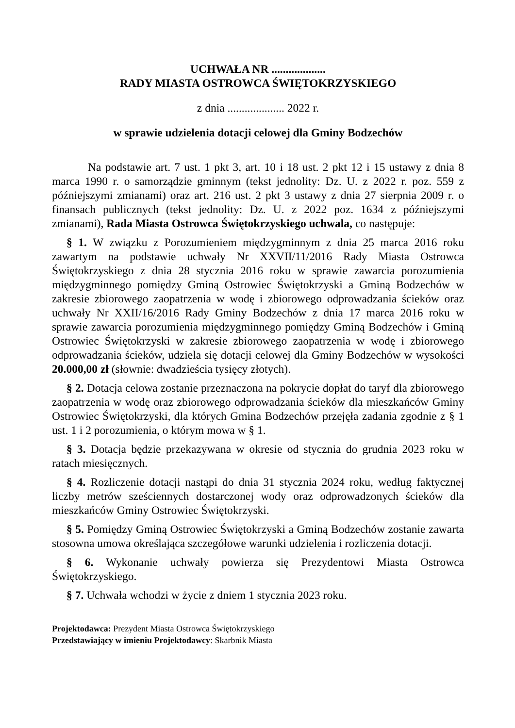UCHWAŁA NR ...................
RADY MIASTA OSTROWCA ŚWIĘTOKRZYSKIEGO
z dnia .................... 2022 r.
w sprawie udzielenia dotacji celowej dla Gminy Bodzechów
Na podstawie art. 7 ust. 1 pkt 3, art. 10 i 18 ust. 2 pkt 12 i 15 ustawy z dnia 8 marca 1990 r. o samorządzie gminnym (tekst jednolity: Dz. U. z 2022 r. poz. 559 z późniejszymi zmianami) oraz art. 216 ust. 2 pkt 3 ustawy z dnia 27 sierpnia 2009 r. o finansach publicznych (tekst jednolity: Dz. U. z 2022 poz. 1634 z późniejszymi zmianami), Rada Miasta Ostrowca Świętokrzyskiego uchwala, co następuje:
§ 1. W związku z Porozumieniem międzygminnym z dnia 25 marca 2016 roku zawartym na podstawie uchwały Nr XXVII/11/2016 Rady Miasta Ostrowca Świętokrzyskiego z dnia 28 stycznia 2016 roku w sprawie zawarcia porozumienia międzygminnego pomiędzy Gminą Ostrowiec Świętokrzyski a Gminą Bodzechów w zakresie zbiorowego zaopatrzenia w wodę i zbiorowego odprowadzania ścieków oraz uchwały Nr XXII/16/2016 Rady Gminy Bodzechów z dnia 17 marca 2016 roku w sprawie zawarcia porozumienia międzygminnego pomiędzy Gminą Bodzechów i Gminą Ostrowiec Świętokrzyski w zakresie zbiorowego zaopatrzenia w wodę i zbiorowego odprowadzania ścieków, udziela się dotacji celowej dla Gminy Bodzechów w wysokości 20.000,00 zł (słownie: dwadzieścia tysięcy złotych).
§ 2. Dotacja celowa zostanie przeznaczona na pokrycie dopłat do taryf dla zbiorowego zaopatrzenia w wodę oraz zbiorowego odprowadzania ścieków dla mieszkańców Gminy Ostrowiec Świętokrzyski, dla których Gmina Bodzechów przejęła zadania zgodnie z § 1 ust. 1 i 2 porozumienia, o którym mowa w § 1.
§ 3. Dotacja będzie przekazywana w okresie od stycznia do grudnia 2023 roku w ratach miesięcznych.
§ 4. Rozliczenie dotacji nastąpi do dnia 31 stycznia 2024 roku, według faktycznej liczby metrów sześciennych dostarczonej wody oraz odprowadzonych ścieków dla mieszkańców Gminy Ostrowiec Świętokrzyski.
§ 5. Pomiędzy Gminą Ostrowiec Świętokrzyski a Gminą Bodzechów zostanie zawarta stosowna umowa określająca szczegółowe warunki udzielenia i rozliczenia dotacji.
§ 6. Wykonanie uchwały powierza się Prezydentowi Miasta Ostrowca Świętokrzyskiego.
§ 7. Uchwała wchodzi w życie z dniem 1 stycznia 2023 roku.
Projektodawca: Prezydent Miasta Ostrowca Świętokrzyskiego
Przedstawiający w imieniu Projektodawcy: Skarbnik Miasta